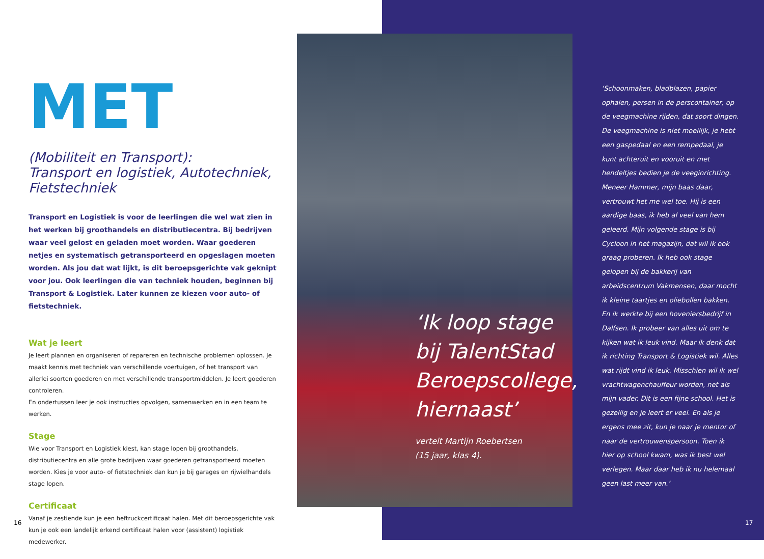MET
(Mobiliteit en Transport):
Transport en logistiek, Autotechniek, Fietstechniek
Transport en Logistiek is voor de leerlingen die wel wat zien in het werken bij groothandels en distributiecentra. Bij bedrijven waar veel gelost en geladen moet worden. Waar goederen netjes en systematisch getransporteerd en opgeslagen moeten worden. Als jou dat wat lijkt, is dit beroepsgerichte vak geknipt voor jou. Ook leerlingen die van techniek houden, beginnen bij Transport & Logistiek. Later kunnen ze kiezen voor auto- of fietstechniek.
Wat je leert
Je leert plannen en organiseren of repareren en technische problemen oplossen. Je maakt kennis met techniek van verschillende voertuigen, of het transport van allerlei soorten goederen en met verschillende transportmiddelen. Je leert goederen controleren.
En ondertussen leer je ook instructies opvolgen, samenwerken en in een team te werken.
Stage
Wie voor Transport en Logistiek kiest, kan stage lopen bij groothandels, distributiecentra en alle grote bedrijven waar goederen getransporteerd moeten worden. Kies je voor auto- of fietstechniek dan kun je bij garages en rijwielhandels stage lopen.
Certificaat
Vanaf je zestiende kun je een heftruckcertificaat halen. Met dit beroepsgerichte vak kun je ook een landelijk erkend certificaat halen voor (assistent) logistiek medewerker.
‘Ik loop stage bij TalentStad Beroepscollege, hiernaast’
vertelt Martijn Roebertsen
(15 jaar, klas 4).
‘Schoonmaken, bladblazen, papier ophalen, persen in de perscontainer, op de veegmachine rijden, dat soort dingen. De veegmachine is niet moeilijk, je hebt een gaspedaal en een rempedaal, je kunt achteruit en vooruit en met hendeltjes bedien je de veeginrichting. Meneer Hammer, mijn baas daar, vertrouwt het me wel toe. Hij is een aardige baas, ik heb al veel van hem geleerd. Mijn volgende stage is bij Cycloon in het magazijn, dat wil ik ook graag proberen. Ik heb ook stage gelopen bij de bakkerij van arbeidscentrum Vakmensen, daar mocht ik kleine taartjes en oliebollen bakken. En ik werkte bij een hoveniersbedrijf in Dalfsen. Ik probeer van alles uit om te kijken wat ik leuk vind. Maar ik denk dat ik richting Transport & Logistiek wil. Alles wat rijdt vind ik leuk. Misschien wil ik wel vrachtwagenchauffeur worden, net als mijn vader. Dit is een fijne school. Het is gezellig en je leert er veel. En als je ergens mee zit, kun je naar je mentor of naar de vertrouwenspersoon. Toen ik hier op school kwam, was ik best wel verlegen. Maar daar heb ik nu helemaal geen last meer van.’
16 17